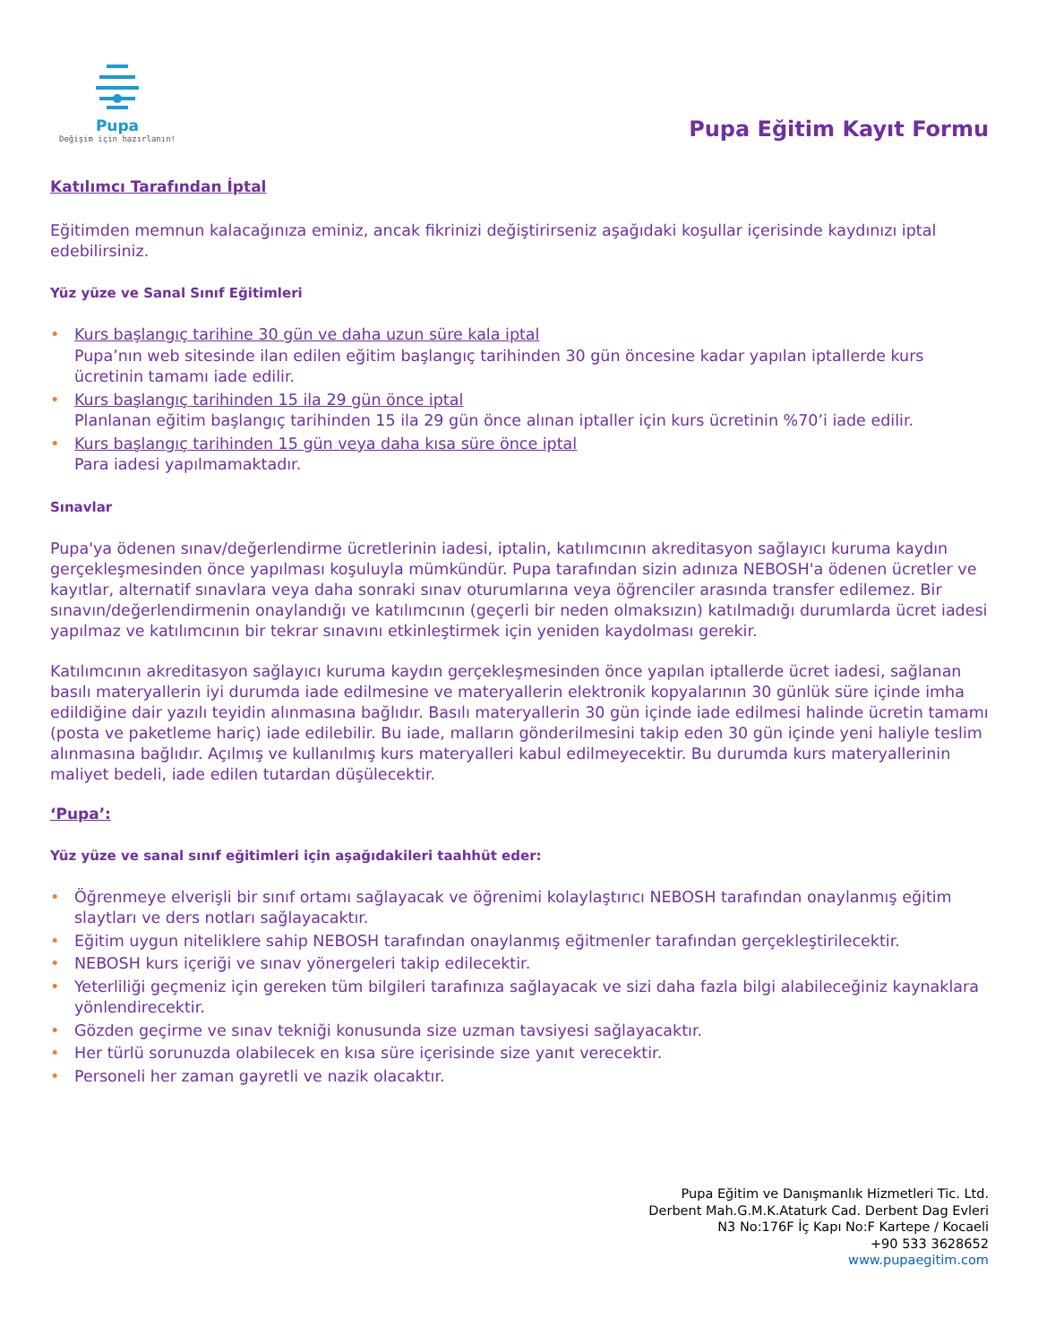Pupa
Değişim için hazırlanın!
Pupa Eğitim Kayıt Formu
Katılımcı Tarafından İptal
Eğitimden memnun kalacağınıza eminiz, ancak fikrinizi değiştirirseniz aşağıdaki koşullar içerisinde kaydınızı iptal edebilirsiniz.
Yüz yüze ve Sanal Sınıf Eğitimleri
• Kurs başlangıç tarihine 30 gün ve daha uzun süre kala iptal
Pupa’nın web sitesinde ilan edilen eğitim başlangıç tarihinden 30 gün öncesine kadar yapılan iptallerde kurs ücretinin tamamı iade edilir.
• Kurs başlangıç tarihinden 15 ila 29 gün önce iptal
Planlanan eğitim başlangıç tarihinden 15 ila 29 gün önce alınan iptaller için kurs ücretinin %70’i iade edilir.
• Kurs başlangıç tarihinden 15 gün veya daha kısa süre önce iptal
Para iadesi yapılmamaktadır.
Sınavlar
Pupa'ya ödenen sınav/değerlendirme ücretlerinin iadesi, iptalin, katılımcının akreditasyon sağlayıcı kuruma kaydın gerçekleşmesinden önce yapılması koşuluyla mümkündür. Pupa tarafından sizin adınıza NEBOSH'a ödenen ücretler ve kayıtlar, alternatif sınavlara veya daha sonraki sınav oturumlarına veya öğrenciler arasında transfer edilemez. Bir sınavın/değerlendirmenin onaylandığı ve katılımcının (geçerli bir neden olmaksızın) katılmadığı durumlarda ücret iadesi yapılmaz ve katılımcının bir tekrar sınavını etkinleştirmek için yeniden kaydolması gerekir.
Katılımcının akreditasyon sağlayıcı kuruma kaydın gerçekleşmesinden önce yapılan iptallerde ücret iadesi, sağlanan basılı materyallerin iyi durumda iade edilmesine ve materyallerin elektronik kopyalarının 30 günlük süre içinde imha edildiğine dair yazılı teyidin alınmasına bağlıdır. Basılı materyallerin 30 gün içinde iade edilmesi halinde ücretin tamamı (posta ve paketleme hariç) iade edilebilir. Bu iade, malların gönderilmesini takip eden 30 gün içinde yeni haliyle teslim alınmasına bağlıdır. Açılmış ve kullanılmış kurs materyalleri kabul edilmeyecektir. Bu durumda kurs materyallerinin maliyet bedeli, iade edilen tutardan düşülecektir.
‘Pupa’:
Yüz yüze ve sanal sınıf eğitimleri için aşağıdakileri taahhüt eder:
• Öğrenmeye elverişli bir sınıf ortamı sağlayacak ve öğrenimi kolaylaştırıcı NEBOSH tarafından onaylanmış eğitim slaytları ve ders notları sağlayacaktır.
• Eğitim uygun niteliklere sahip NEBOSH tarafından onaylanmış eğitmenler tarafından gerçekleştirilecektir.
• NEBOSH kurs içeriği ve sınav yönergeleri takip edilecektir.
• Yeterliliği geçmeniz için gereken tüm bilgileri tarafınıza sağlayacak ve sizi daha fazla bilgi alabileceğiniz kaynaklara yönlendirecektir.
• Gözden geçirme ve sınav tekniği konusunda size uzman tavsiyesi sağlayacaktır.
• Her türlü sorunuzda olabilecek en kısa süre içerisinde size yanıt verecektir.
• Personeli her zaman gayretli ve nazik olacaktır.
Pupa Eğitim ve Danışmanlık Hizmetleri Tic. Ltd.
Derbent Mah.G.M.K.Ataturk Cad. Derbent Dag Evleri
N3 No:176F İç Kapı No:F Kartepe / Kocaeli
+90 533 3628652
www.pupaegitim.com